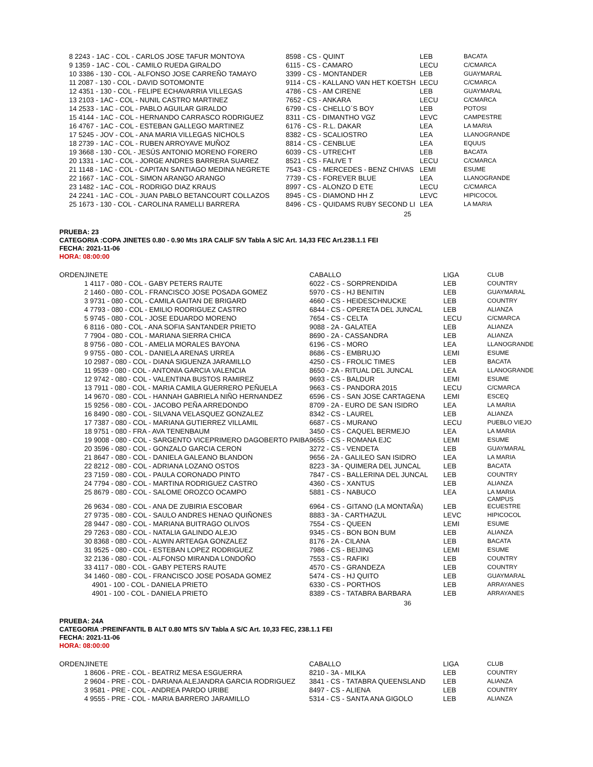| 8 2243 - 1AC - COL - CARLOS JOSE TAFUR MONTOYA | 8598 - CS - QUINT | LEB | BACATA |
| 9 1359 - 1AC - COL - CAMILO RUEDA GIRALDO | 6115 - CS - CAMARO | LECU | C/CMARCA |
| 10 3386 - 130 - COL - ALFONSO JOSE CARREÑO TAMAYO | 3399 - CS - MONTANDER | LEB | GUAYMARAL |
| 11 2087 - 130 - COL - DAVID SOTOMONTE | 9114 - CS - KALLANO VAN HET KOETSH | LECU | C/CMARCA |
| 12 4351 - 130 - COL - FELIPE ECHAVARRIA VILLEGAS | 4786 - CS - AM CIRENE | LEB | GUAYMARAL |
| 13 2103 - 1AC - COL - NUNIL CASTRO MARTINEZ | 7652 - CS - ANKARA | LECU | C/CMARCA |
| 14 2533 - 1AC - COL - PABLO AGUILAR GIRALDO | 6799 - CS - CHELLO´S BOY | LEB | POTOSI |
| 15 4144 - 1AC - COL - HERNANDO CARRASCO RODRIGUEZ | 8311 - CS - DIMANTHO VGZ | LEVC | CAMPESTRE |
| 16 4767 - 1AC - COL - ESTEBAN GALLEGO MARTINEZ | 6176 - CS - R.L. DAKAR | LEA | LA MARIA |
| 17 5245 - JOV - COL - ANA MARIA VILLEGAS NICHOLS | 8382 - CS - SCALIOSTRO | LEA | LLANOGRANDE |
| 18 2739 - 1AC - COL - RUBEN ARROYAVE MUÑOZ | 8814 - CS - CENBLUE | LEA | EQUUS |
| 19 3668 - 130 - COL - JESÚS ANTONIO MORENO FORERO | 6039 - CS - UTRECHT | LEB | BACATA |
| 20 1331 - 1AC - COL - JORGE ANDRES BARRERA SUAREZ | 8521 - CS - FALIVE T | LECU | C/CMARCA |
| 21 1148 - 1AC - COL - CAPITAN SANTIAGO MEDINA NEGRETE | 7543 - CS - MERCEDES - BENZ CHIVAS | LEMI | ESUME |
| 22 1667 - 1AC - COL - SIMON ARANGO ARANGO | 7739 - CS - FOREVER BLUE | LEA | LLANOGRANDE |
| 23 1482 - 1AC - COL - RODRIGO DIAZ KRAUS | 8997 - CS - ALONZO D ETE | LECU | C/CMARCA |
| 24 2241 - 1AC - COL - JUAN PABLO BETANCOURT COLLAZOS | 8945 - CS - DIAMOND HH Z | LEVC | HIPICOCOL |
| 25 1673 - 130 - COL - CAROLINA RAMELLI BARRERA | 8496 - CS - QUIDAMS RUBY SECOND LI | LEA | LA MARIA |
25
PRUEBA: 23
CATEGORIA :COPA JINETES 0.80 - 0.90 Mts 1RA CALIF S/V Tabla A S/C Art. 14,33 FEC Art.238.1.1 FEI
FECHA: 2021-11-06
HORA: 08:00:00
| ORDEN | JINETE | CABALLO | LIGA | CLUB |
| --- | --- | --- | --- | --- |
| | 1 4117 - 080 - COL - GABY PETERS RAUTE | 6022 - CS - SORPRENDIDA | LEB | COUNTRY |
| | 2 1460 - 080 - COL - FRANCISCO JOSE POSADA GOMEZ | 5970 - CS - HJ BENITIN | LEB | GUAYMARAL |
| | 3 9731 - 080 - COL - CAMILA GAITAN DE BRIGARD | 4660 - CS - HEIDESCHNUCKE | LEB | COUNTRY |
| | 4 7793 - 080 - COL - EMILIO RODRIGUEZ CASTRO | 6844 - CS - OPERETA DEL JUNCAL | LEB | ALIANZA |
| | 5 9745 - 080 - COL - JOSE EDUARDO MORENO | 7654 - CS - CELTA | LECU | C/CMARCA |
| | 6 8116 - 080 - COL - ANA SOFIA SANTANDER PRIETO | 9088 - 2A - GALATEA | LEB | ALIANZA |
| | 7 7904 - 080 - COL - MARIANA SIERRA CHICA | 8690 - 2A - CASSANDRA | LEB | ALIANZA |
| | 8 9756 - 080 - COL - AMELIA MORALES BAYONA | 6196 - CS - MORO | LEA | LLANOGRANDE |
| | 9 9755 - 080 - COL - DANIELA ARENAS URREA | 8686 - CS - EMBRUJO | LEMI | ESUME |
| | 10 2987 - 080 - COL - DIANA SIGUENZA JARAMILLO | 4250 - CS - FROLIC TIMES | LEB | BACATA |
| | 11 9539 - 080 - COL - ANTONIA GARCIA VALENCIA | 8650 - 2A - RITUAL DEL JUNCAL | LEA | LLANOGRANDE |
| | 12 9742 - 080 - COL - VALENTINA BUSTOS RAMIREZ | 9693 - CS - BALDUR | LEMI | ESUME |
| | 13 7911 - 080 - COL - MARIA CAMILA GUERRERO PEÑUELA | 9663 - CS - PANDORA 2015 | LECU | C/CMARCA |
| | 14 9670 - 080 - COL - HANNAH GABRIELA NIÑO HERNANDEZ | 6596 - CS - SAN JOSE CARTAGENA | LEMI | ESCEQ |
| | 15 9256 - 080 - COL - JACOBO PEÑA ARREDONDO | 8709 - 2A - EURO DE SAN ISIDRO | LEA | LA MARIA |
| | 16 8490 - 080 - COL - SILVANA VELASQUEZ GONZALEZ | 8342 - CS - LAUREL | LEB | ALIANZA |
| | 17 7387 - 080 - COL - MARIANA GUTIERREZ VILLAMIL | 6687 - CS - MURANO | LECU | PUEBLO VIEJO |
| | 18 9751 - 080 - FRA - AVA TENENBAUM | 3450 - CS - CAQUEL BERMEJO | LEA | LA MARIA |
| | 19 9008 - 080 - COL - SARGENTO VICEPRIMERO DAGOBERTO PAIBA | 9655 - CS - ROMANA EJC | LEMI | ESUME |
| | 20 3596 - 080 - COL - GONZALO GARCIA CERON | 3272 - CS - VENDETA | LEB | GUAYMARAL |
| | 21 8647 - 080 - COL - DANIELA GALEANO BLANDON | 9656 - 2A - GALILEO SAN ISIDRO | LEA | LA MARIA |
| | 22 8212 - 080 - COL - ADRIANA LOZANO OSTOS | 8223 - 3A - QUIMERA DEL JUNCAL | LEB | BACATA |
| | 23 7159 - 080 - COL - PAULA CORONADO PINTO | 7847 - CS - BALLERINA DEL JUNCAL | LEB | COUNTRY |
| | 24 7794 - 080 - COL - MARTINA RODRIGUEZ CASTRO | 4360 - CS - XANTUS | LEB | ALIANZA |
| | 25 8679 - 080 - COL - SALOME OROZCO OCAMPO | 5881 - CS - NABUCO | LEA | LA MARIA CAMPUS |
| | 26 9634 - 080 - COL - ANA DE ZUBIRIA ESCOBAR | 6964 - CS - GITANO (LA MONTAÑA) | LEB | ECUESTRE |
| | 27 9735 - 080 - COL - SAULO ANDRES HENAO QUIÑONES | 8883 - 3A - CARTHAZUL | LEVC | HIPICOCOL |
| | 28 9447 - 080 - COL - MARIANA BUITRAGO OLIVOS | 7554 - CS - QUEEN | LEMI | ESUME |
| | 29 7263 - 080 - COL - NATALIA GALINDO ALEJO | 9345 - CS - BON BON BUM | LEB | ALIANZA |
| | 30 8368 - 080 - COL - ALWIN ARTEAGA GONZALEZ | 8176 - 2A - CILANA | LEB | BACATA |
| | 31 9525 - 080 - COL - ESTEBAN LOPEZ RODRIGUEZ | 7986 - CS - BEIJING | LEMI | ESUME |
| | 32 2136 - 080 - COL - ALFONSO MIRANDA LONDOÑO | 7553 - CS - RAFIKI | LEB | COUNTRY |
| | 33 4117 - 080 - COL - GABY PETERS RAUTE | 4570 - CS - GRANDEZA | LEB | COUNTRY |
| | 34 1460 - 080 - COL - FRANCISCO JOSE POSADA GOMEZ | 5474 - CS - HJ QUITO | LEB | GUAYMARAL |
| | 4901 - 100 - COL - DANIELA PRIETO | 6330 - CS - PORTHOS | LEB | ARRAYANES |
| | 4901 - 100 - COL - DANIELA PRIETO | 8389 - CS - TATABRA BARBARA | LEB | ARRAYANES |
36
PRUEBA: 24A
CATEGORIA :PREINFANTIL B ALT 0.80 MTS S/V Tabla A S/C Art. 10,33 FEC, 238.1.1 FEI
FECHA: 2021-11-06
HORA: 08:00:00
| ORDEN | JINETE | CABALLO | LIGA | CLUB |
| --- | --- | --- | --- | --- |
| | 1 8606 - PRE - COL - BEATRIZ MESA ESGUERRA | 8210 - 3A - MILKA | LEB | COUNTRY |
| | 2 9604 - PRE - COL - DARIANA ALEJANDRA GARCIA RODRIGUEZ | 3841 - CS - TATABRA QUEENSLAND | LEB | ALIANZA |
| | 3 9581 - PRE - COL - ANDREA PARDO URIBE | 8497 - CS - ALIENA | LEB | COUNTRY |
| | 4 9555 - PRE - COL - MARIA BARRERO JARAMILLO | 5314 - CS - SANTA ANA GIGOLO | LEB | ALIANZA |